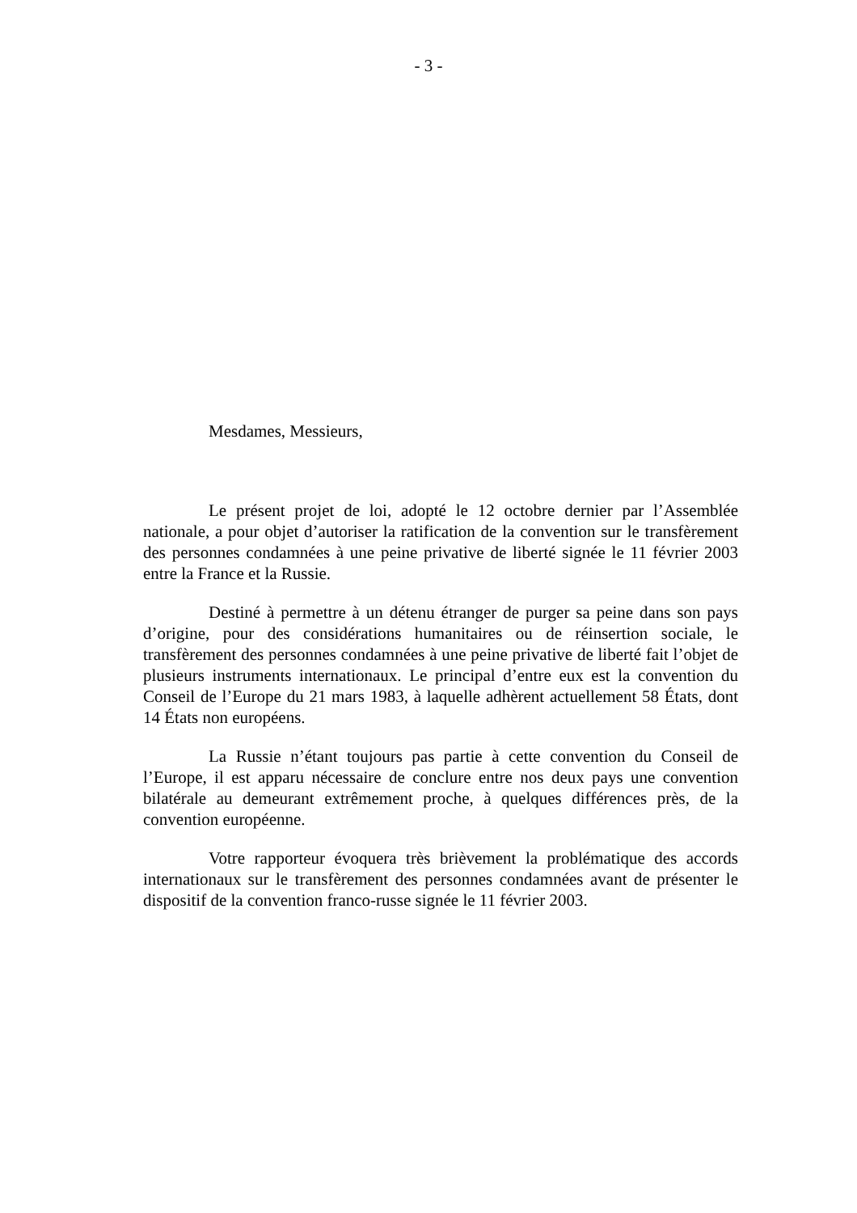- 3 -
Mesdames, Messieurs,
Le présent projet de loi, adopté le 12 octobre dernier par l’Assemblée nationale, a pour objet d’autoriser la ratification de la convention sur le transfèrement des personnes condamnées à une peine privative de liberté signée le 11 février 2003 entre la France et la Russie.
Destiné à permettre à un détenu étranger de purger sa peine dans son pays d’origine, pour des considérations humanitaires ou de réinsertion sociale, le transfèrement des personnes condamnées à une peine privative de liberté fait l’objet de plusieurs instruments internationaux. Le principal d’entre eux est la convention du Conseil de l’Europe du 21 mars 1983, à laquelle adhèrent actuellement 58 États, dont 14 États non européens.
La Russie n’étant toujours pas partie à cette convention du Conseil de l’Europe, il est apparu nécessaire de conclure entre nos deux pays une convention bilatérale au demeurant extrêmement proche, à quelques différences près, de la convention européenne.
Votre rapporteur évoquera très brièvement la problématique des accords internationaux sur le transfèrement des personnes condamnées avant de présenter le dispositif de la convention franco-russe signée le 11 février 2003.